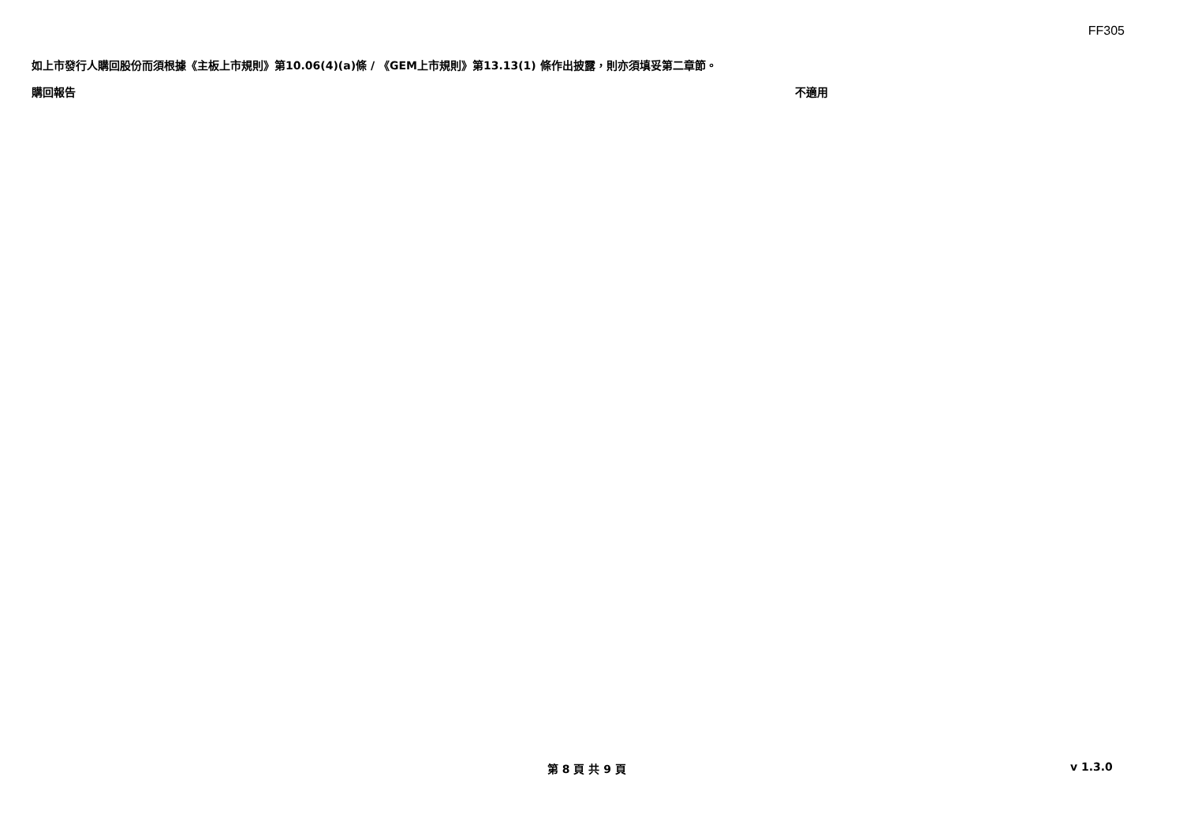FF305
如上市發行人購回股份而須根據《主板上市規則》第10.06(4)(a)條 / 《GEM上市規則》第13.13(1) 條作出披露，則亦須填妥第二章節。
購回報告 不適用
第 8 頁 共 9 頁 v 1.3.0